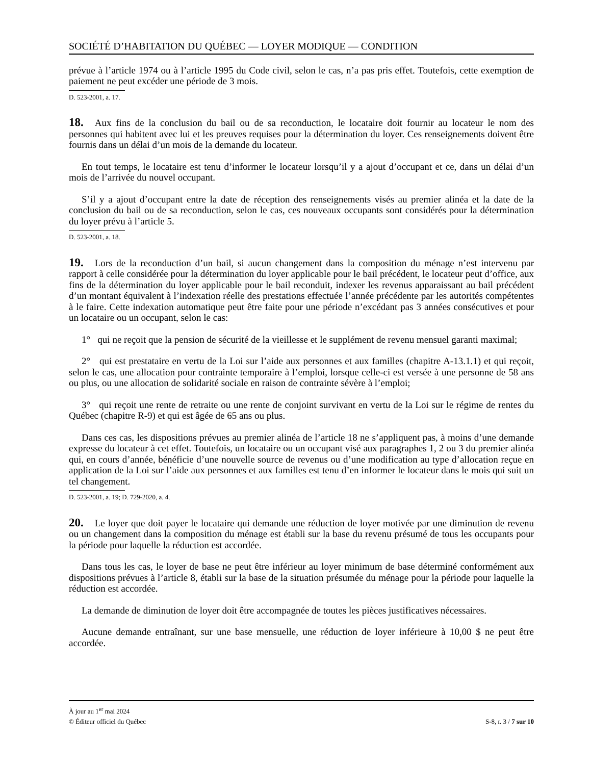SOCIÉTÉ D’HABITATION DU QUÉBEC — LOYER MODIQUE — CONDITION
prévue à l’article 1974 ou à l’article 1995 du Code civil, selon le cas, n’a pas pris effet. Toutefois, cette exemption de paiement ne peut excéder une période de 3 mois.
D. 523-2001, a. 17.
18. Aux fins de la conclusion du bail ou de sa reconduction, le locataire doit fournir au locateur le nom des personnes qui habitent avec lui et les preuves requises pour la détermination du loyer. Ces renseignements doivent être fournis dans un délai d’un mois de la demande du locateur.
En tout temps, le locataire est tenu d’informer le locateur lorsqu’il y a ajout d’occupant et ce, dans un délai d’un mois de l’arrivée du nouvel occupant.
S’il y a ajout d’occupant entre la date de réception des renseignements visés au premier alinéa et la date de la conclusion du bail ou de sa reconduction, selon le cas, ces nouveaux occupants sont considérés pour la détermination du loyer prévu à l’article 5.
D. 523-2001, a. 18.
19. Lors de la reconduction d’un bail, si aucun changement dans la composition du ménage n’est intervenu par rapport à celle considérée pour la détermination du loyer applicable pour le bail précédent, le locateur peut d’office, aux fins de la détermination du loyer applicable pour le bail reconduit, indexer les revenus apparaissant au bail précédent d’un montant équivalent à l’indexation réelle des prestations effectuée l’année précédente par les autorités compétentes à le faire. Cette indexation automatique peut être faite pour une période n’excédant pas 3 années consécutives et pour un locataire ou un occupant, selon le cas:
1° qui ne reçoit que la pension de sécurité de la vieillesse et le supplément de revenu mensuel garanti maximal;
2° qui est prestataire en vertu de la Loi sur l’aide aux personnes et aux familles (chapitre A-13.1.1) et qui reçoit, selon le cas, une allocation pour contrainte temporaire à l’emploi, lorsque celle-ci est versée à une personne de 58 ans ou plus, ou une allocation de solidarité sociale en raison de contrainte sévère à l’emploi;
3° qui reçoit une rente de retraite ou une rente de conjoint survivant en vertu de la Loi sur le régime de rentes du Québec (chapitre R-9) et qui est âgée de 65 ans ou plus.
Dans ces cas, les dispositions prévues au premier alinéa de l’article 18 ne s’appliquent pas, à moins d’une demande expresse du locateur à cet effet. Toutefois, un locataire ou un occupant visé aux paragraphes 1, 2 ou 3 du premier alinéa qui, en cours d’année, bénéficie d’une nouvelle source de revenus ou d’une modification au type d’allocation reçue en application de la Loi sur l’aide aux personnes et aux familles est tenu d’en informer le locateur dans le mois qui suit un tel changement.
D. 523-2001, a. 19; D. 729-2020, a. 4.
20. Le loyer que doit payer le locataire qui demande une réduction de loyer motivée par une diminution de revenu ou un changement dans la composition du ménage est établi sur la base du revenu présumé de tous les occupants pour la période pour laquelle la réduction est accordée.
Dans tous les cas, le loyer de base ne peut être inférieur au loyer minimum de base déterminé conformément aux dispositions prévues à l’article 8, établi sur la base de la situation présumée du ménage pour la période pour laquelle la réduction est accordée.
La demande de diminution de loyer doit être accompagnée de toutes les pièces justificatives nécessaires.
Aucune demande entraînant, sur une base mensuelle, une réduction de loyer inférieure à 10,00 $ ne peut être accordée.
À jour au 1<sup>er</sup> mai 2024
© Éditeur officiel du Québec S-8, r. 3 / 7 sur 10